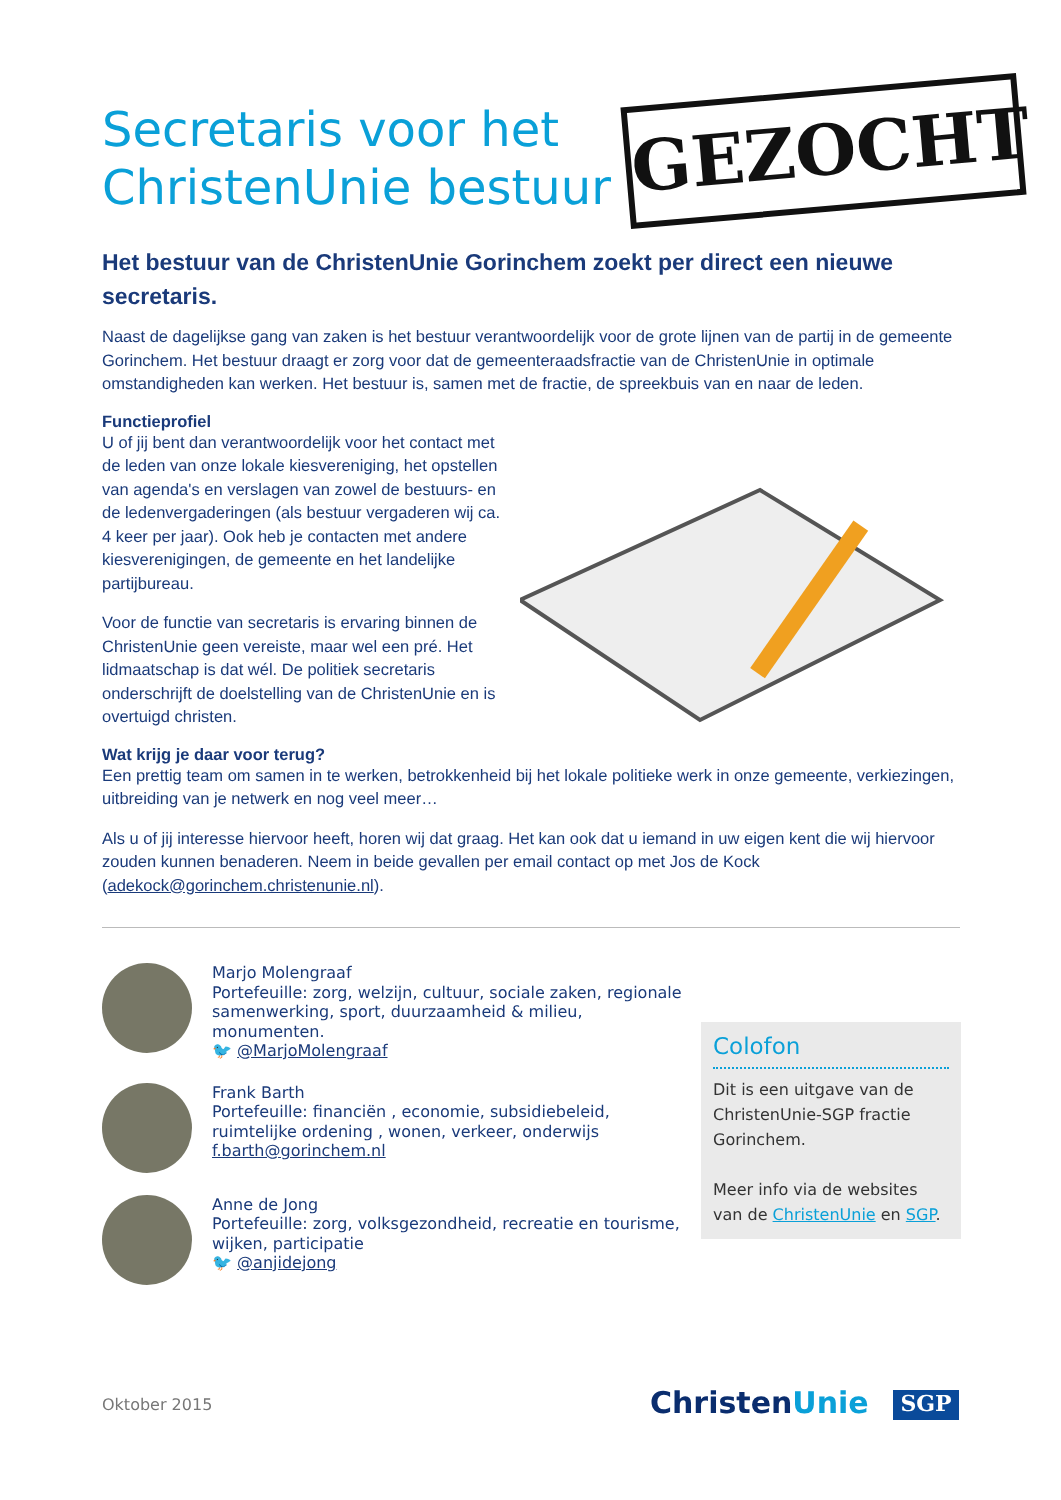Secretaris voor het ChristenUnie bestuur GEZOCHT
Het bestuur van de ChristenUnie Gorinchem zoekt per direct een nieuwe secretaris.
Naast de dagelijkse gang van zaken is het bestuur verantwoordelijk voor de grote lijnen van de partij in de gemeente Gorinchem. Het bestuur draagt er zorg voor dat de gemeenteraadsfractie van de ChristenUnie in optimale omstandigheden kan werken. Het bestuur is, samen met de fractie, de spreekbuis van en naar de leden.
Functieprofiel
U of jij bent dan verantwoordelijk voor het contact met de leden van onze lokale kiesvereniging, het opstellen van agenda's en verslagen van zowel de bestuurs- en de ledenvergaderingen (als bestuur vergaderen wij ca. 4 keer per jaar). Ook heb je contacten met andere kiesverenigingen, de gemeente en het landelijke partijbureau.
Voor de functie van secretaris is ervaring binnen de ChristenUnie geen vereiste, maar wel een pré. Het lidmaatschap is dat wél. De politiek secretaris onderschrijft de doelstelling van de ChristenUnie en is overtuigd christen.
Wat krijg je daar voor terug?
Een prettig team om samen in te werken, betrokkenheid bij het lokale politieke werk in onze gemeente, verkiezingen, uitbreiding van je netwerk en nog veel meer…
Als u of jij interesse hiervoor heeft, horen wij dat graag. Het kan ook dat u iemand in uw eigen kent die wij hiervoor zouden kunnen benaderen. Neem in beide gevallen per email contact op met Jos de Kock (adekock@gorinchem.christenunie.nl).
Marjo Molengraaf
Portefeuille: zorg, welzijn, cultuur, sociale zaken, regionale samenwerking, sport, duurzaamheid & milieu, monumenten.
🐦 @MarjoMolengraaf
Frank Barth
Portefeuille: financiën , economie, subsidiebeleid, ruimtelijke ordening , wonen, verkeer, onderwijs
f.barth@gorinchem.nl
Anne de Jong
Portefeuille: zorg, volksgezondheid, recreatie en tourisme, wijken, participatie
🐦 @anjidejong
Colofon
Dit is een uitgave van de ChristenUnie-SGP fractie Gorinchem.
Meer info via de websites van de ChristenUnie en SGP.
Oktober 2015 ChristenUnie SGP